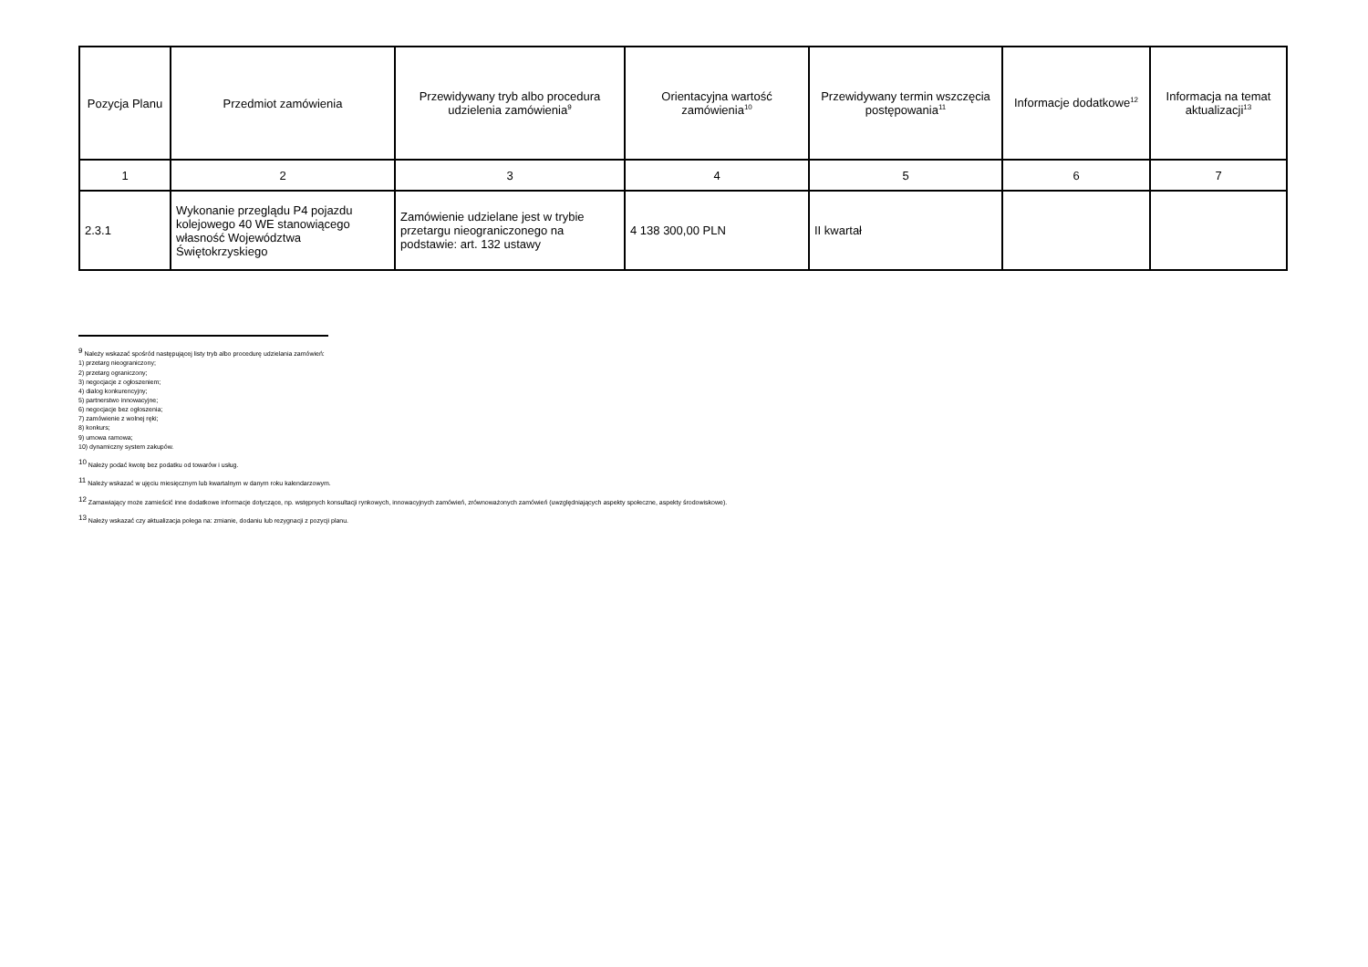| Pozycja Planu | Przedmiot zamówienia | Przewidywany tryb albo procedura udzielenia zamówienia<sup>9</sup> | Orientacyjna wartość zamówienia<sup>10</sup> | Przewidywany termin wszczęcia postępowania<sup>11</sup> | Informacje dodatkowe<sup>12</sup> | Informacja na temat aktualizacji<sup>13</sup> |
| --- | --- | --- | --- | --- | --- | --- |
| 1 | 2 | 3 | 4 | 5 | 6 | 7 |
| 2.3.1 | Wykonanie przeglądu P4 pojazdu kolejowego 40 WE stanowiącego własność Województwa Świętokrzyskiego | Zamówienie udzielane jest w trybie przetargu nieograniczonego na podstawie: art. 132 ustawy | 4 138 300,00 PLN | II kwartał | | |
<sup>9</sup> Należy wskazać spośród następującej listy tryb albo procedurę udzielania zamówień:
1) przetarg nieograniczony;
2) przetarg ograniczony;
3) negocjacje z ogłoszeniem;
4) dialog konkurencyjny;
5) partnerstwo innowacyjne;
6) negocjacje bez ogłoszenia;
7) zamówienie z wolnej ręki;
8) konkurs;
9) umowa ramowa;
10) dynamiczny system zakupów.
<sup>10</sup> Należy podać kwotę bez podatku od towarów i usług.
<sup>11</sup> Należy wskazać w ujęciu miesięcznym lub kwartalnym w danym roku kalendarzowym.
<sup>12</sup> Zamawiający może zamieścić inne dodatkowe informacje dotyczące, np. wstępnych konsultacji rynkowych, innowacyjnych zamówień, zrównoważonych zamówień (uwzględniających aspekty społeczne, aspekty środowiskowe).
<sup>13</sup> Należy wskazać czy aktualizacja polega na: zmianie, dodaniu lub rezygnacji z pozycji planu.